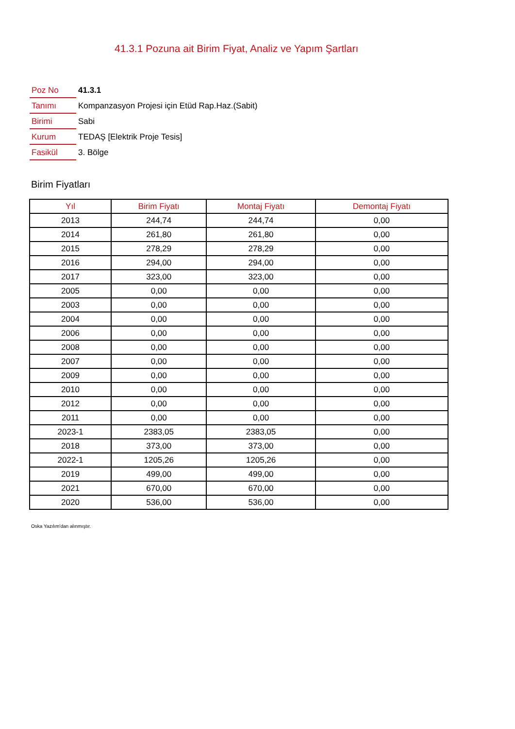41.3.1 Pozuna ait Birim Fiyat, Analiz ve Yapım Şartları
| Poz No | 41.3.1 |
| Tanımı | Kompanzasyon Projesi için Etüd Rap.Haz.(Sabit) |
| Birimi | Sabi |
| Kurum | TEDAŞ [Elektrik Proje Tesis] |
| Fasikül | 3. Bölge |
Birim Fiyatları
| Yıl | Birim Fiyatı | Montaj Fiyatı | Demontaj Fiyatı |
| --- | --- | --- | --- |
| 2013 | 244,74 | 244,74 | 0,00 |
| 2014 | 261,80 | 261,80 | 0,00 |
| 2015 | 278,29 | 278,29 | 0,00 |
| 2016 | 294,00 | 294,00 | 0,00 |
| 2017 | 323,00 | 323,00 | 0,00 |
| 2005 | 0,00 | 0,00 | 0,00 |
| 2003 | 0,00 | 0,00 | 0,00 |
| 2004 | 0,00 | 0,00 | 0,00 |
| 2006 | 0,00 | 0,00 | 0,00 |
| 2008 | 0,00 | 0,00 | 0,00 |
| 2007 | 0,00 | 0,00 | 0,00 |
| 2009 | 0,00 | 0,00 | 0,00 |
| 2010 | 0,00 | 0,00 | 0,00 |
| 2012 | 0,00 | 0,00 | 0,00 |
| 2011 | 0,00 | 0,00 | 0,00 |
| 2023-1 | 2383,05 | 2383,05 | 0,00 |
| 2018 | 373,00 | 373,00 | 0,00 |
| 2022-1 | 1205,26 | 1205,26 | 0,00 |
| 2019 | 499,00 | 499,00 | 0,00 |
| 2021 | 670,00 | 670,00 | 0,00 |
| 2020 | 536,00 | 536,00 | 0,00 |
Oska Yazılım'dan alınmıştır.